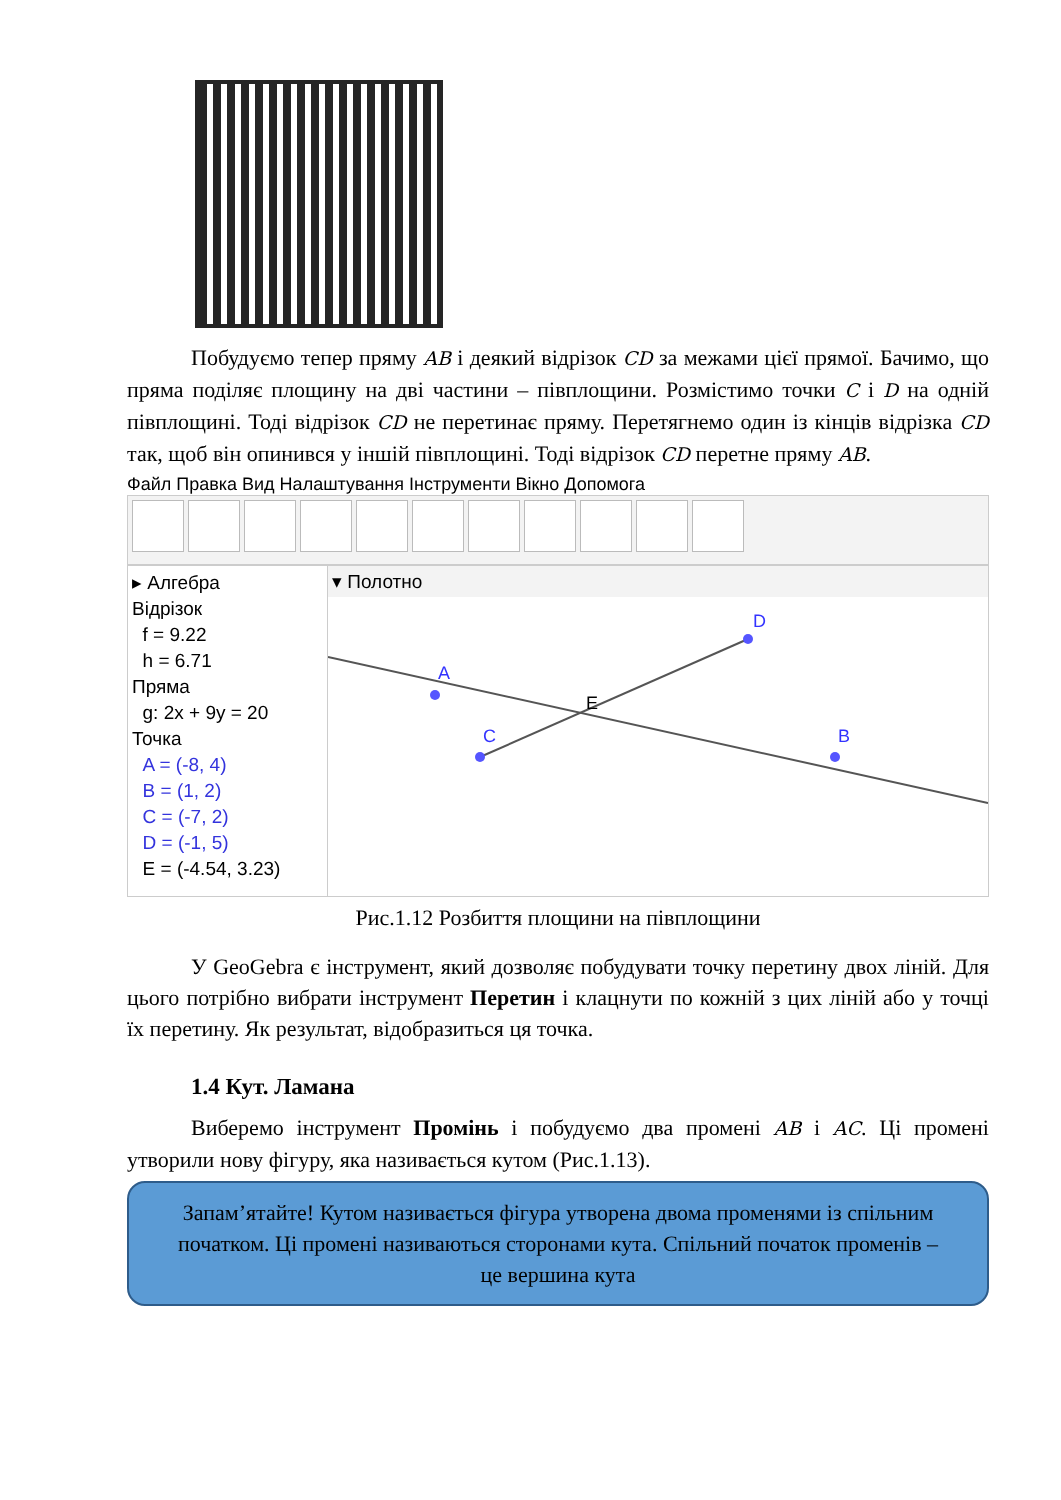Побудуємо тепер пряму AB і деякий відрізок CD за межами цієї прямої. Бачимо, що пряма поділяє площину на дві частини – півплощини. Розмістимо точки C і D на одній півплощині. Тоді відрізок CD не перетинає пряму. Перетягнемо один із кінців відрізка CD так, щоб він опинився у іншій півплощині. Тоді відрізок CD перетне пряму AB.
Файл Правка Вид Налаштування Інструменти Вікно Допомога
▸ Алгебра
Відрізок
f = 9.22
h = 6.71
Пряма
g: 2x + 9y = 20
Точка
A = (-8, 4)
B = (1, 2)
C = (-7, 2)
D = (-1, 5)
E = (-4.54, 3.23)
▾ Полотно
A
D
C
B
E
Рис.1.12 Розбиття площини на півплощини
У GeoGebra є інструмент, який дозволяє побудувати точку перетину двох ліній. Для цього потрібно вибрати інструмент Перетин і клацнути по кожній з цих ліній або у точці їх перетину. Як результат, відобразиться ця точка.
1.4 Кут. Ламана
Виберемо інструмент Промінь і побудуємо два промені AB і AC. Ці промені утворили нову фігуру, яка називається кутом (Рис.1.13).
Запам’ятайте! Кутом називається фігура утворена двома променями із спільним початком. Ці промені називаються сторонами кута. Спільний початок променів – це вершина кута